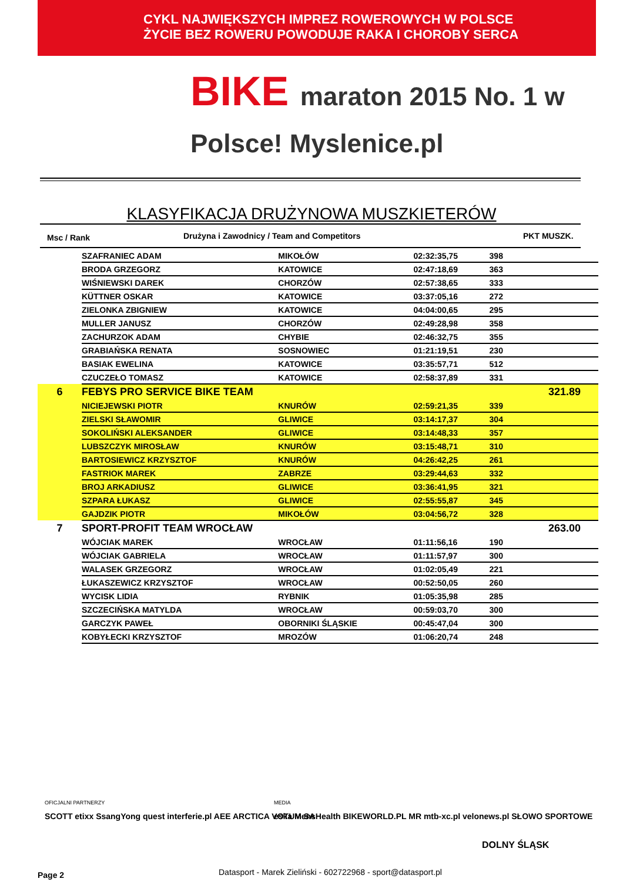CYKL NAJWIĘKSZYCH IMPREZ ROWEROWYCH W POLSCE
ŻYCIE BEZ ROWERU POWODUJE RAKA I CHOROBY SERCA
BIKE maraton 2015 No. 1 w Polsce! Myslenice.pl
KLASYFIKACJA DRUŻYNOWA MUSZKIETERÓW
Msc / Rank Drużyna i Zawodnicy / Team and Competitors PKT MUSZK.
| | SZAFRANIEC ADAM | MIKOŁÓW | 02:32:35,75 | 398 | |
| | BRODA GRZEGORZ | KATOWICE | 02:47:18,69 | 363 | |
| | WIŚNIEWSKI DAREK | CHORZÓW | 02:57:38,65 | 333 | |
| | KÜTTNER OSKAR | KATOWICE | 03:37:05,16 | 272 | |
| | ZIELONKA ZBIGNIEW | KATOWICE | 04:04:00,65 | 295 | |
| | MULLER JANUSZ | CHORZÓW | 02:49:28,98 | 358 | |
| | ZACHURZOK ADAM | CHYBIE | 02:46:32,75 | 355 | |
| | GRABIAŃSKA RENATA | SOSNOWIEC | 01:21:19,51 | 230 | |
| | BASIAK EWELINA | KATOWICE | 03:35:57,71 | 512 | |
| | CZUCZEŁO TOMASZ | KATOWICE | 02:58:37,89 | 331 | |
| 6 | FEBYS PRO SERVICE BIKE TEAM | | | | 321.89 |
| | NICIEJEWSKI PIOTR | KNURÓW | 02:59:21,35 | 339 | |
| | ZIELSKI SŁAWOMIR | GLIWICE | 03:14:17,37 | 304 | |
| | SOKOLIŃSKI ALEKSANDER | GLIWICE | 03:14:48,33 | 357 | |
| | LUBSZCZYK MIROSŁAW | KNURÓW | 03:15:48,71 | 310 | |
| | BARTOSIEWICZ KRZYSZTOF | KNURÓW | 04:26:42,25 | 261 | |
| | FASTRIOK MAREK | ZABRZE | 03:29:44,63 | 332 | |
| | BROJ ARKADIUSZ | GLIWICE | 03:36:41,95 | 321 | |
| | SZPARA ŁUKASZ | GLIWICE | 02:55:55,87 | 345 | |
| | GAJDZIK PIOTR | MIKOŁÓW | 03:04:56,72 | 328 | |
| 7 | SPORT-PROFIT TEAM WROCŁAW | | | | 263.00 |
| | WÓJCIAK MAREK | WROCŁAW | 01:11:56,16 | 190 | |
| | WÓJCIAK GABRIELA | WROCŁAW | 01:11:57,97 | 300 | |
| | WALASEK GRZEGORZ | WROCŁAW | 01:02:05,49 | 221 | |
| | ŁUKASZEWICZ KRZYSZTOF | WROCŁAW | 00:52:50,05 | 260 | |
| | WYCISK LIDIA | RYBNIK | 01:05:35,98 | 285 | |
| | SZCZECIŃSKA MATYLDA | WROCŁAW | 00:59:03,70 | 300 | |
| | GARCZYK PAWEŁ | OBORNIKI ŚLĄSKIE | 00:45:47,04 | 300 | |
| | KOBYŁECKI KRZYSZTOF | MROZÓW | 01:06:20,74 | 248 | |
OFICJALNI PARTNERZY
SCOTT etixx SsangYong quest interferie.pl AEE ARCTICA VOTUM SA
MEDIA
eska MensHealth BIKEWORLD.PL MR mtb-xc.pl velonews.pl SŁOWO SPORTOWE
DOLNY ŚLĄSK
Page 2
Datasport - Marek Zieliński - 602722968 - sport@datasport.pl